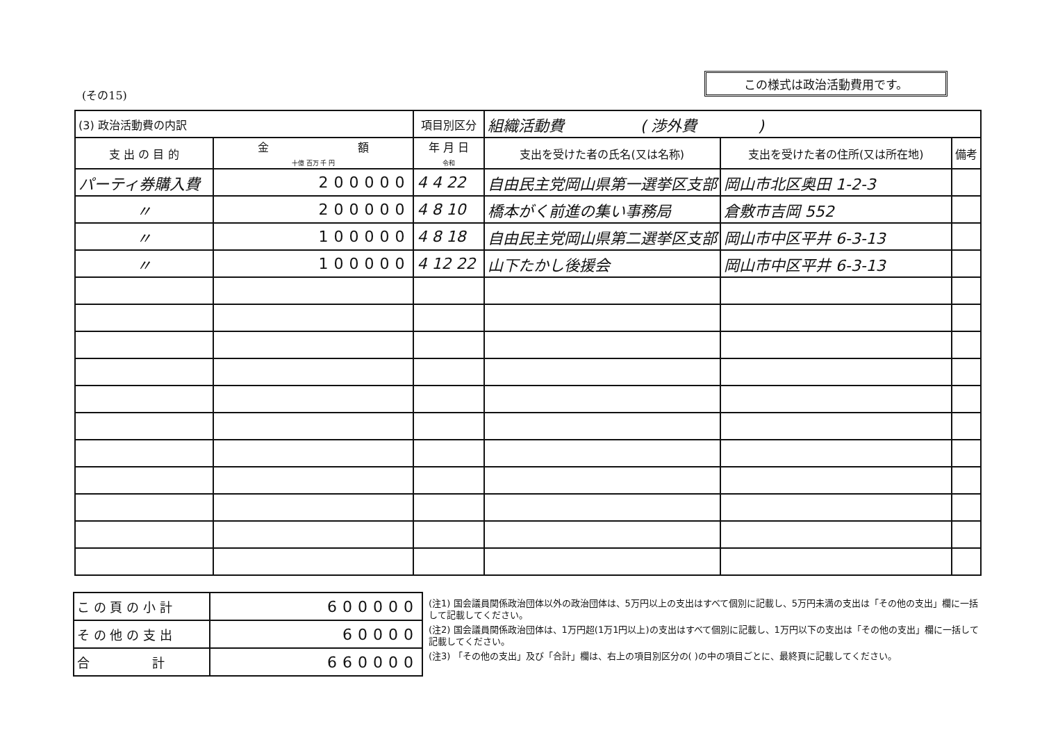この様式は政治活動費用です。
(その15)
| (3) 政治活動費の内訳 | | 項目別区分 | 組織活動費 ( 渉外費 ) | | |
| 支 出 の 目 的 | 金 額 十億 百万 千 円 | 年 月 日 令和 | 支出を受けた者の氏名(又は名称) | 支出を受けた者の住所(又は所在地) | 備考 |
| パーティ券購入費 | 200000 | 4 4 22 | 自由民主党岡山県第一選挙区支部 | 岡山市北区奥田 1-2-3 | |
| 〃 | 200000 | 4 8 10 | 橋本がく前進の集い事務局 | 倉敷市吉岡 552 | |
| 〃 | 100000 | 4 8 18 | 自由民主党岡山県第二選挙区支部 | 岡山市中区平井 6-3-13 | |
| 〃 | 100000 | 4 12 22 | 山下たかし後援会 | 岡山市中区平井 6-3-13 | |
| こ の 頁 の 小 計 | 600000 |
| そ の 他 の 支 出 | 60000 |
| 合 計 | 660000 |
(注1) 国会議員関係政治団体以外の政治団体は、5万円以上の支出はすべて個別に記載し、5万円未満の支出は「その他の支出」欄に一括して記載してください。
(注2) 国会議員関係政治団体は、1万円超(1万1円以上)の支出はすべて個別に記載し、1万円以下の支出は「その他の支出」欄に一括して記載してください。
(注3) 「その他の支出」及び「合計」欄は、右上の項目別区分の( )の中の項目ごとに、最終頁に記載してください。